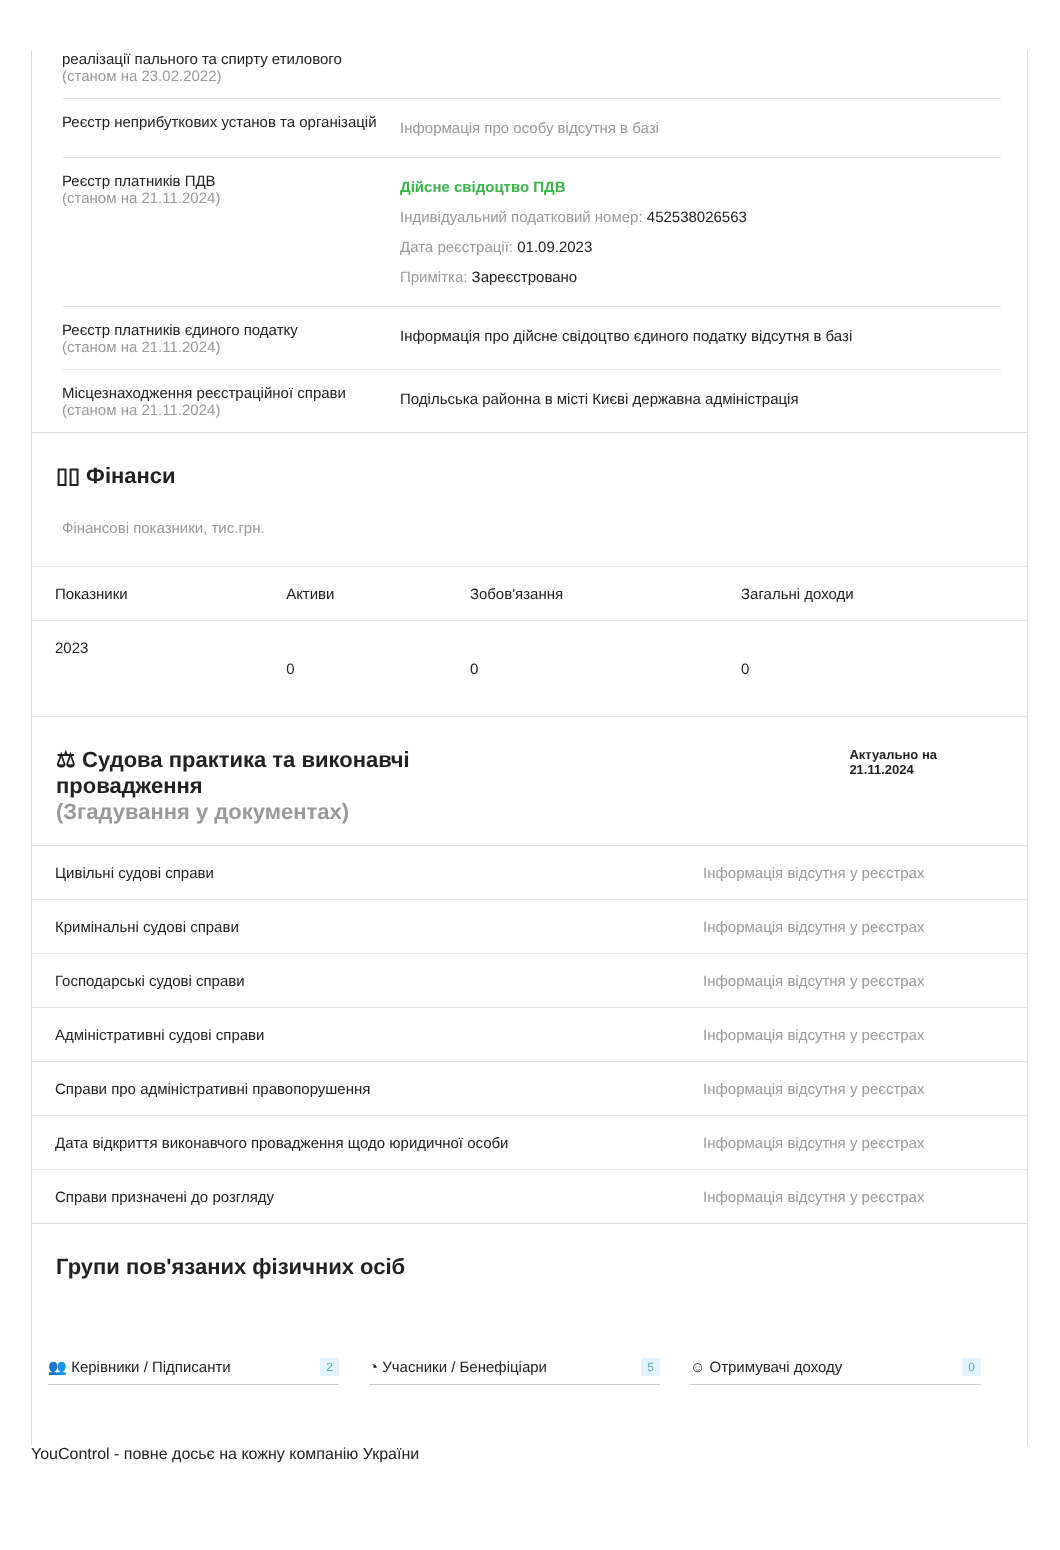реалізації пального та спирту етилового
(станом на 23.02.2022)
Реєстр неприбуткових установ та організацій
Інформація про особу відсутня в базі
Реєстр платників ПДВ
(станом на 21.11.2024)
Дійсне свідоцтво ПДВ
Індивідуальний податковий номер: 452538026563
Дата реєстрації: 01.09.2023
Примітка: Зареєстровано
Реєстр платників єдиного податку
(станом на 21.11.2024)
Інформація про дійсне свідоцтво єдиного податку відсутня в базі
Місцезнаходження реєстраційної справи
(станом на 21.11.2024)
Подільська районна в місті Києві державна адміністрація
▯▯ Фінанси
Фінансові показники, тис.грн.
| Показники | Активи | Зобов'язання | Загальні доходи |
| --- | --- | --- | --- |
| 2023 | 0 | 0 | 0 |
⚖ Судова практика та виконавчі
провадження
(Згадування у документах)
Актуально на
21.11.2024
| Цивільні судові справи | Інформація відсутня у реєстрах |
| Кримінальні судові справи | Інформація відсутня у реєстрах |
| Господарські судові справи | Інформація відсутня у реєстрах |
| Адміністративні судові справи | Інформація відсутня у реєстрах |
| Справи про адміністративні правопорушення | Інформація відсутня у реєстрах |
| Дата відкриття виконавчого провадження щодо юридичної особи | Інформація відсутня у реєстрах |
| Справи призначені до розгляду | Інформація відсутня у реєстрах |
Групи пов'язаних фізичних осіб
👥 Керівники / Підписанти 2
◔ Учасники / Бенефіціари 5
☺ Отримувачі доходу 0
YouControl - повне досьє на кожну компанію України